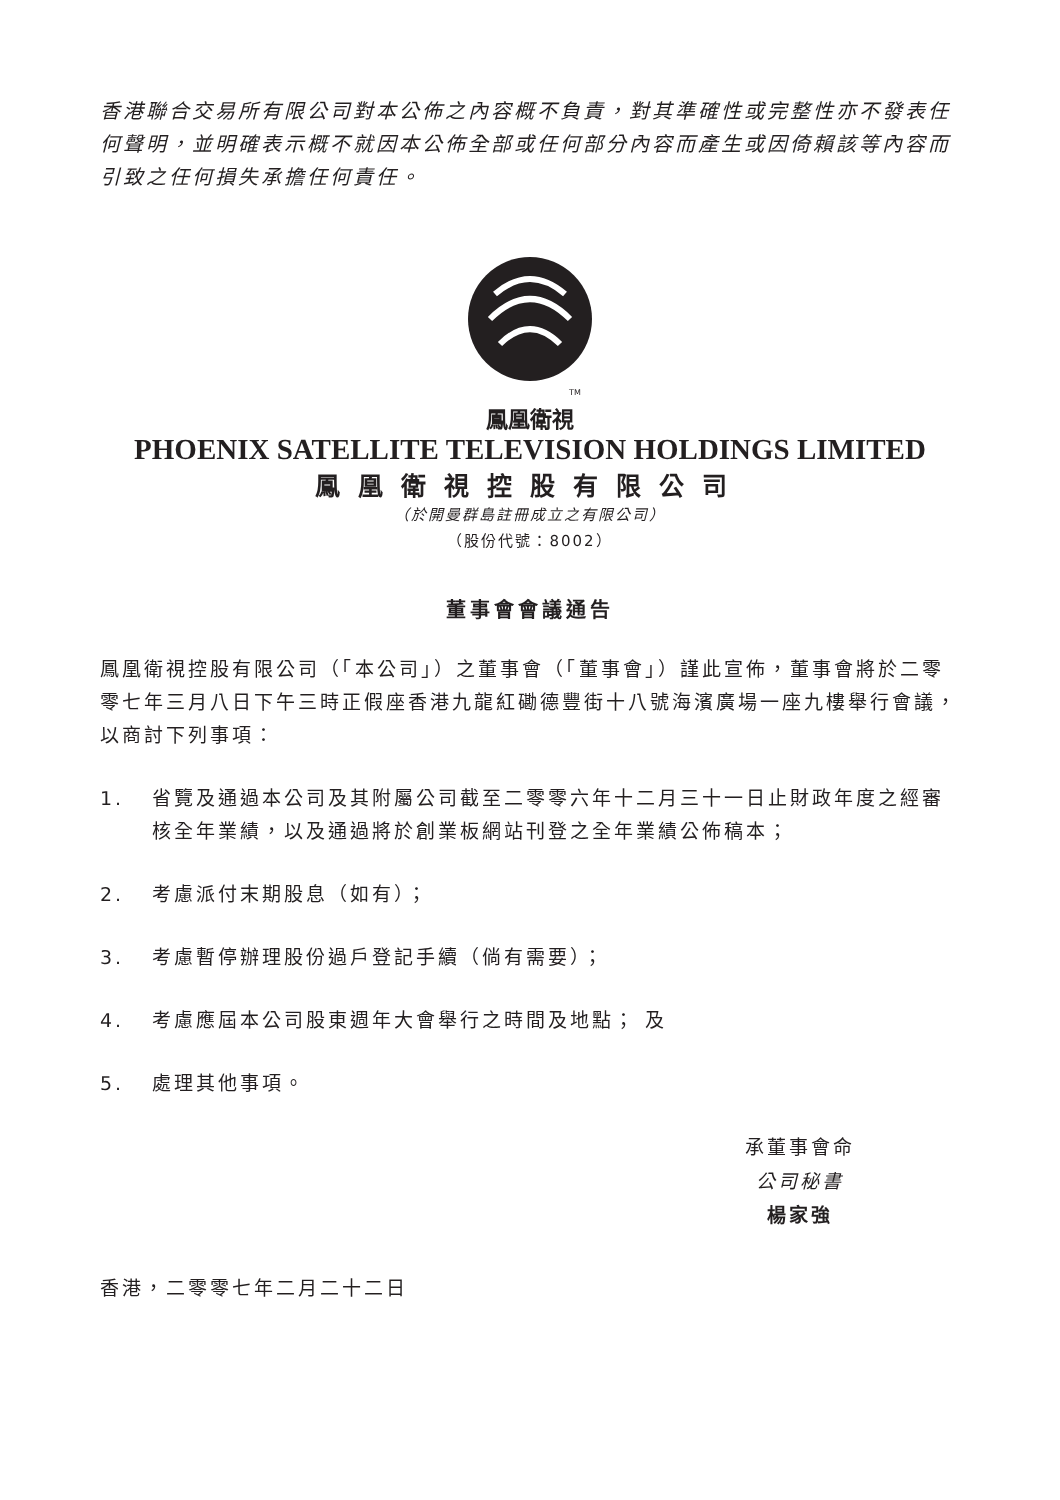香港聯合交易所有限公司對本公佈之內容概不負責，對其準確性或完整性亦不發表任何聲明，並明確表示概不就因本公佈全部或任何部分內容而產生或因倚賴該等內容而引致之任何損失承擔任何責任。
TM
鳳凰衛視
PHOENIX SATELLITE TELEVISION HOLDINGS LIMITED
鳳凰衛視控股有限公司
（於開曼群島註冊成立之有限公司）
（股份代號：8002）
董事會會議通告
鳳凰衛視控股有限公司（「本公司」）之董事會（「董事會」）謹此宣佈，董事會將於二零零七年三月八日下午三時正假座香港九龍紅磡德豐街十八號海濱廣場一座九樓舉行會議，以商討下列事項：
1. 省覽及通過本公司及其附屬公司截至二零零六年十二月三十一日止財政年度之經審核全年業績，以及通過將於創業板網站刊登之全年業績公佈稿本；
2. 考慮派付末期股息（如有）；
3. 考慮暫停辦理股份過戶登記手續（倘有需要）；
4. 考慮應屆本公司股東週年大會舉行之時間及地點； 及
5. 處理其他事項。
承董事會命
公司秘書
楊家強
香港，二零零七年二月二十二日